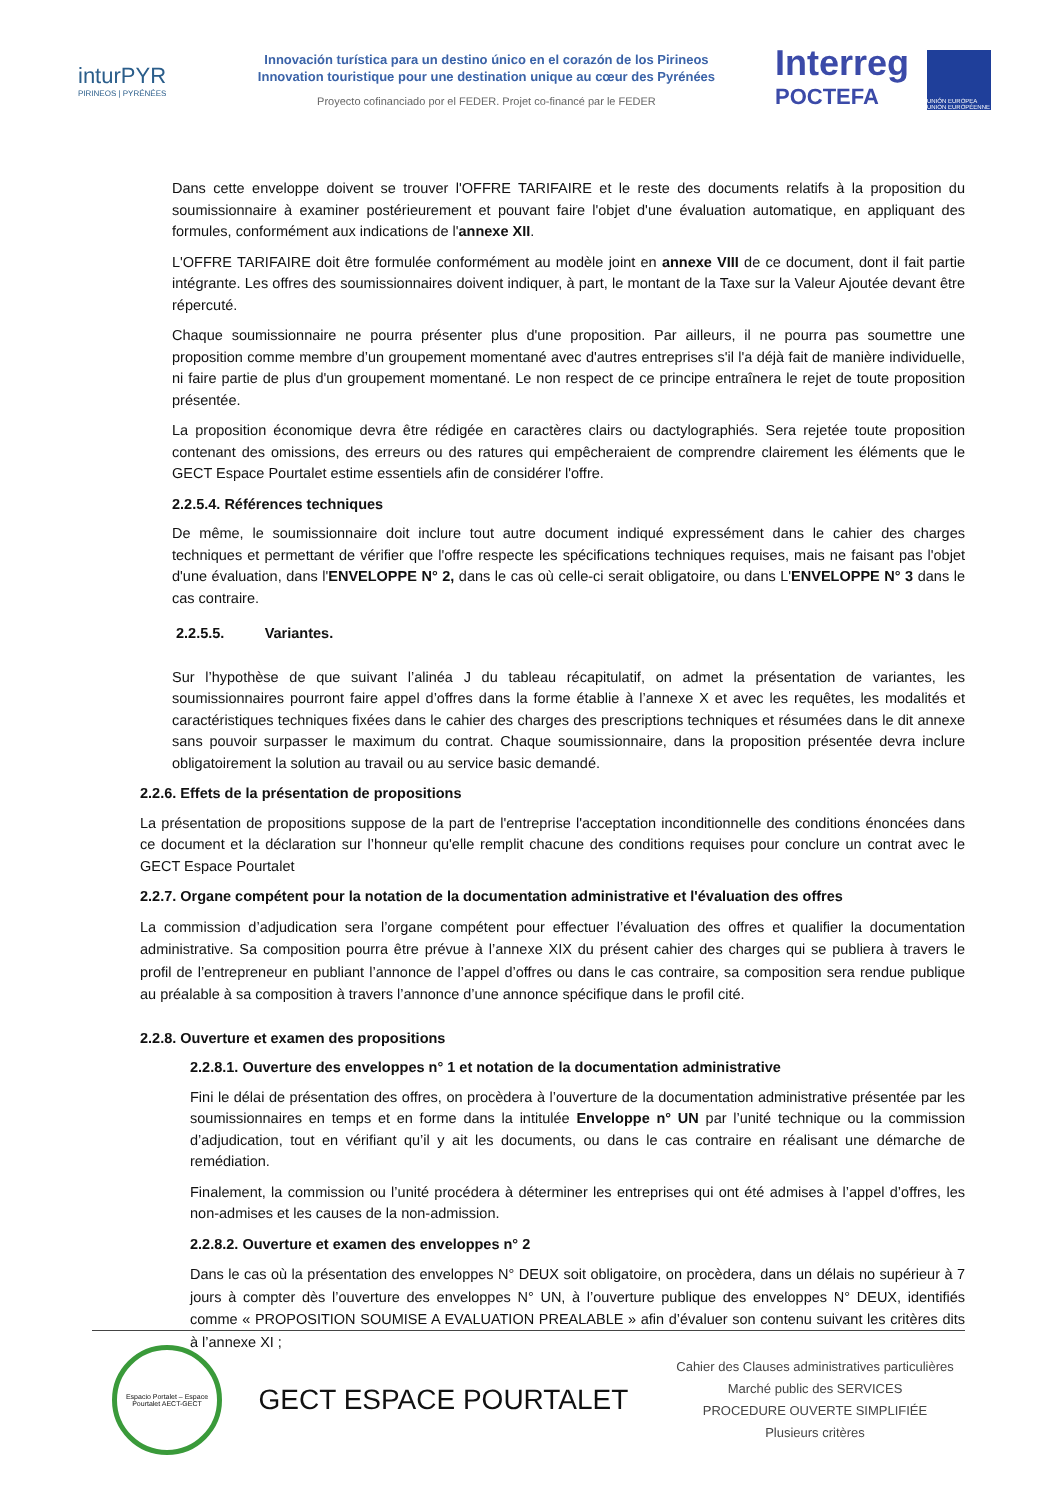inturPYR
PIRINEOS | PYRÉNÉES
Innovación turística para un destino único en el corazón de los Pirineos
Innovation touristique pour une destination unique au cœur des Pyrénées
Proyecto cofinanciado por el FEDER. Projet co-financé par le FEDER
Interreg
POCTEFA
UNIÓN EUROPEA UNION EUROPÉENNE
Dans cette enveloppe doivent se trouver l'OFFRE TARIFAIRE et le reste des documents relatifs à la proposition du soumissionnaire à examiner postérieurement et pouvant faire l'objet d'une évaluation automatique, en appliquant des formules, conformément aux indications de l'annexe XII.
L'OFFRE TARIFAIRE doit être formulée conformément au modèle joint en annexe VIII de ce document, dont il fait partie intégrante. Les offres des soumissionnaires doivent indiquer, à part, le montant de la Taxe sur la Valeur Ajoutée devant être répercuté.
Chaque soumissionnaire ne pourra présenter plus d'une proposition. Par ailleurs, il ne pourra pas soumettre une proposition comme membre d’un groupement momentané avec d'autres entreprises s'il l'a déjà fait de manière individuelle, ni faire partie de plus d'un groupement momentané. Le non respect de ce principe entraînera le rejet de toute proposition présentée.
La proposition économique devra être rédigée en caractères clairs ou dactylographiés. Sera rejetée toute proposition contenant des omissions, des erreurs ou des ratures qui empêcheraient de comprendre clairement les éléments que le GECT Espace Pourtalet estime essentiels afin de considérer l'offre.
2.2.5.4. Références techniques
De même, le soumissionnaire doit inclure tout autre document indiqué expressément dans le cahier des charges techniques et permettant de vérifier que l'offre respecte les spécifications techniques requises, mais ne faisant pas l'objet d'une évaluation, dans l'ENVELOPPE N° 2, dans le cas où celle-ci serait obligatoire, ou dans L'ENVELOPPE N° 3 dans le cas contraire.
2.2.5.5. Variantes.
Sur l’hypothèse de que suivant l’alinéa J du tableau récapitulatif, on admet la présentation de variantes, les soumissionnaires pourront faire appel d’offres dans la forme établie à l’annexe X et avec les requêtes, les modalités et caractéristiques techniques fixées dans le cahier des charges des prescriptions techniques et résumées dans le dit annexe sans pouvoir surpasser le maximum du contrat. Chaque soumissionnaire, dans la proposition présentée devra inclure obligatoirement la solution au travail ou au service basic demandé.
2.2.6. Effets de la présentation de propositions
La présentation de propositions suppose de la part de l'entreprise l'acceptation inconditionnelle des conditions énoncées dans ce document et la déclaration sur l’honneur qu'elle remplit chacune des conditions requises pour conclure un contrat avec le GECT Espace Pourtalet
2.2.7. Organe compétent pour la notation de la documentation administrative et l'évaluation des offres
La commission d’adjudication sera l’organe compétent pour effectuer l’évaluation des offres et qualifier la documentation administrative. Sa composition pourra être prévue à l’annexe XIX du présent cahier des charges qui se publiera à travers le profil de l’entrepreneur en publiant l’annonce de l’appel d’offres ou dans le cas contraire, sa composition sera rendue publique au préalable à sa composition à travers l’annonce d’une annonce spécifique dans le profil cité.
2.2.8. Ouverture et examen des propositions
2.2.8.1. Ouverture des enveloppes n° 1 et notation de la documentation administrative
Fini le délai de présentation des offres, on procèdera à l’ouverture de la documentation administrative présentée par les soumissionnaires en temps et en forme dans la intitulée Enveloppe n° UN par l’unité technique ou la commission d’adjudication, tout en vérifiant qu’il y ait les documents, ou dans le cas contraire en réalisant une démarche de remédiation.
Finalement, la commission ou l’unité procédera à déterminer les entreprises qui ont été admises à l’appel d’offres, les non-admises et les causes de la non-admission.
2.2.8.2. Ouverture et examen des enveloppes n° 2
Dans le cas où la présentation des enveloppes N° DEUX soit obligatoire, on procèdera, dans un délais no supérieur à 7 jours à compter dès l’ouverture des enveloppes N° UN, à l’ouverture publique des enveloppes N° DEUX, identifiés comme « PROPOSITION SOUMISE A EVALUATION PREALABLE » afin d’évaluer son contenu suivant les critères dits à l’annexe XI ;
Espacio Portalet – Espace Pourtalet AECT-GECT
GECT ESPACE POURTALET
Cahier des Clauses administratives particulières
Marché public des SERVICES
PROCEDURE OUVERTE SIMPLIFIÉE
Plusieurs critères